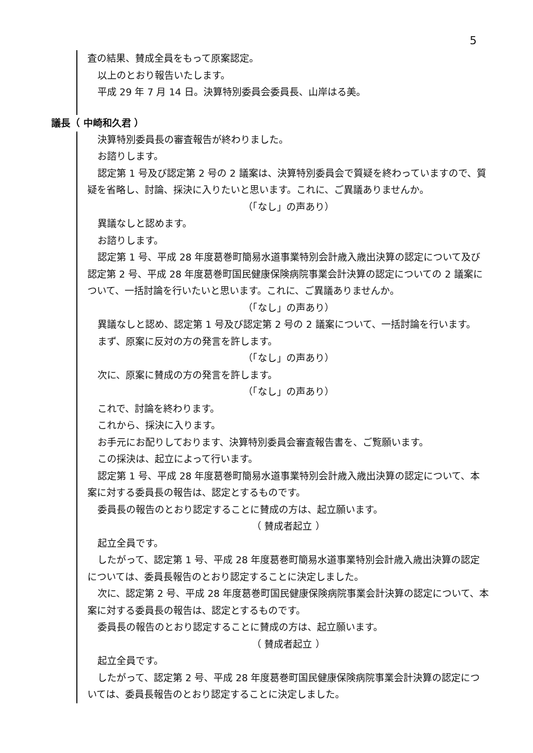5
査の結果、賛成全員をもって原案認定。
以上のとおり報告いたします。
平成 29 年 7 月 14 日。決算特別委員会委員長、山岸はる美。
議長（ 中崎和久君 ）
決算特別委員長の審査報告が終わりました。
お諮りします。
認定第 1 号及び認定第 2 号の 2 議案は、決算特別委員会で質疑を終わっていますので、質疑を省略し、討論、採決に入りたいと思います。これに、ご異議ありませんか。
（「なし」の声あり）
異議なしと認めます。
お諮りします。
認定第 1 号、平成 28 年度葛巻町簡易水道事業特別会計歳入歳出決算の認定について及び認定第 2 号、平成 28 年度葛巻町国民健康保険病院事業会計決算の認定についての 2 議案について、一括討論を行いたいと思います。これに、ご異議ありませんか。
（「なし」の声あり）
異議なしと認め、認定第 1 号及び認定第 2 号の 2 議案について、一括討論を行います。
まず、原案に反対の方の発言を許します。
（「なし」の声あり）
次に、原案に賛成の方の発言を許します。
（「なし」の声あり）
これで、討論を終わります。
これから、採決に入ります。
お手元にお配りしております、決算特別委員会審査報告書を、ご覧願います。
この採決は、起立によって行います。
認定第 1 号、平成 28 年度葛巻町簡易水道事業特別会計歳入歳出決算の認定について、本案に対する委員長の報告は、認定とするものです。
委員長の報告のとおり認定することに賛成の方は、起立願います。
（ 賛成者起立 ）
起立全員です。
したがって、認定第 1 号、平成 28 年度葛巻町簡易水道事業特別会計歳入歳出決算の認定については、委員長報告のとおり認定することに決定しました。
次に、認定第 2 号、平成 28 年度葛巻町国民健康保険病院事業会計決算の認定について、本案に対する委員長の報告は、認定とするものです。
委員長の報告のとおり認定することに賛成の方は、起立願います。
（ 賛成者起立 ）
起立全員です。
したがって、認定第 2 号、平成 28 年度葛巻町国民健康保険病院事業会計決算の認定については、委員長報告のとおり認定することに決定しました。